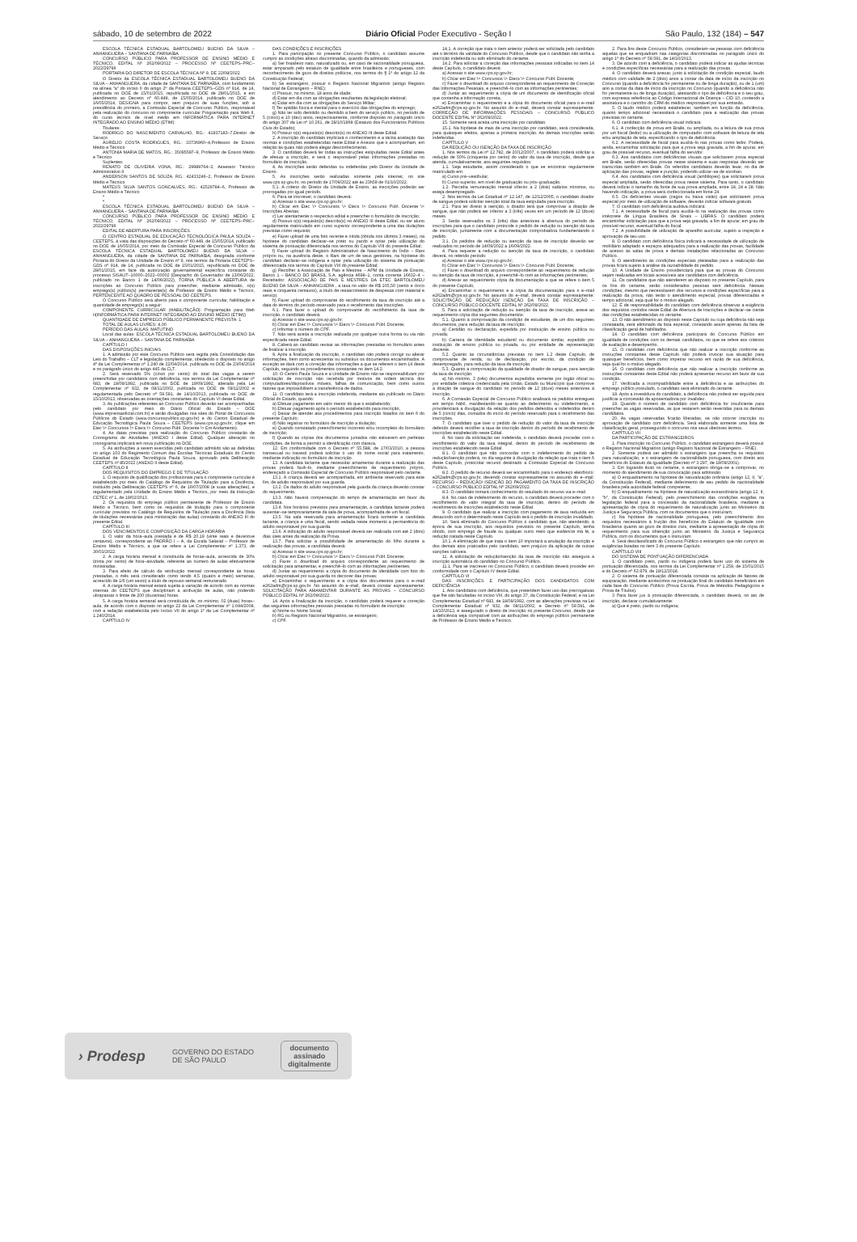sábado, 10 de setembro de 2022 Diário Oficial Poder Executivo - Seção I São Paulo, 132 (184) – 547
ESCOLA TÉCNICA ESTADUAL BARTOLOMEU BUENO DA SILVA – ANHANGUERA – SANTANA DE PARNAÍBA
CONCURSO PÚBLICO PARA PROFESSOR DE ENSINO MÉDIO E TÉCNICO, EDITAL Nº 262/09/2022 – PROCESSO Nº CEETEPS–PRC– 2022/29796
PORTARIA DO DIRETOR DE ESCOLA TÉCNICA Nº 9, DE 22/08/2022
O Diretor da ESCOLA TÉCNICA ESTADUAL BARTOLOMEU BUENO DA SILVA – ANHANGUERA, da cidade de SANTANA DE PARNAÍBA, com fundamento na alínea "a" do inciso II do artigo 2º da Portaria CEETEPS–GDS nº 914, de 14, publicada no DOE de 15/01/2015, republicada no DOE de 28/01/2015, e em atendimento ao Decreto nº 60.449, de 15/05/2014, publicado no DOE de 16/05/2014, DESIGNA para compor, sem prejuízo de suas funções, sob a presidência do primeiro, a Comissão Especial de Concurso Público, responsável pela realização do concurso no componente curricular Programação para Web II, do curso técnico de nível médio em INFORMÁTICA PARA INTERNET INTEGRADO AO ENSINO MÉDIO (ETIM):
Titulares:
RODRIGO DO NASCIMENTO CARVALHO, RG.: 41937183–7,Diretor de Serviço
AURELIO COSTA RODRIGUES, RG.: 33736960–4,Professor de Ensino Médio e Técnico
ANTONIA MARIA DE MATOS, RG.: 35095597–9, Professor de Ensino Médio e Técnico
Suplentes:
RENATO DE OLIVEIRA VONA, RG.: 29989764–3, Assessor Técnico Administrativo II
ANDERSON SANTOS DE SOUZA, RG.: 42433246–2, Professor de Ensino Médio e Técnico
MATEUS SILVA SANTOS GONCALVES, RG.: 42529784–6, Professor de Ensino Médio e Técnico
*
*
ESCOLA TÉCNICA ESTADUAL BARTOLOMEU BUENO DA SILVA – ANHANGUERA – SANTANA DE PARNAÍBA
CONCURSO PÚBLICO PARA PROFESSOR DE ENSINO MÉDIO E TÉCNICO, EDITAL Nº 262/09/2022 – PROCESSO Nº CEETEPS–PRC– 2022/29796
EDITAL DE ABERTURA PARA INSCRIÇÕES
O CENTRO ESTADUAL DE EDUCAÇÃO TECNOLÓGICA PAULA SOUZA – CEETEPS, à vista das disposições do Decreto nº 60.449, de 15/05/2014, publicado no DOE de 16/05/2014, por meio da Comissão Especial de Concurso Público da ESCOLA TÉCNICA ESTADUAL BARTOLOMEU BUENO DA SILVA – ANHANGUERA, da cidade de SANTANA DE PARNAÍBA, designada conforme Portaria do Diretor da Unidade de Ensino nº 9, nos termos da Portaria CEETEPS–GDS nº 914, de 14, publicada no DOE de 15/01/2015, republicada no DOE de 28/01/2015, em face da autorização governamental específica constante do processo SISAUT–10000–2022–00002 (Despacho do Governador de 13/06/2022, publicado no Banco 1 de 14/06/2022), TORNA PÚBLICA A ABERTURA de inscrições ao Concurso Público para preencher, mediante admissão, o(s) emprego(s) público(s) permanente(s) de Professor de Ensino Médio e Técnico, PERTENCENTE AO QUADRO DE PESSOAL DO CEETEPS.
O Concurso Público será aberto para o componente curricular, habilitação e quantidade de emprego(s) a seguir:
COMPONENTE CURRICULAR (HABILITAÇÃO): Programação para Web II(INFORMÁTICA PARA INTERNET INTEGRADO AO ENSINO MÉDIO (ETIM))
QUANTIDADE DE EMPREGO PÚBLICO PERMANENTE PREVISTA: 1
TOTAL DE AULAS LIVRES: 4,00
PERÍODO DAS AULAS: MATUTINO
Local das aulas: ESCOLA TÉCNICA ESTADUAL BARTOLOMEU BUENO DA SILVA – ANHANGUERA – SANTANA DE PARNAÍBA
CAPÍTULO I
DAS DISPOSIÇÕES INICIAIS
1. A admissão por este Concurso Público será regida pela Consolidação das Leis do Trabalho – CLT e legislação complementar, obedecido o disposto no artigo 4º da Lei Complementar nº 1.240 de 22/04/2014, publicada no DOE de 23/04/2014 e no parágrafo único do artigo 445 da CLT.
2. Será reservado 5% (cinco por cento) do total das vagas a serem preenchidas por candidatos com deficiência, nos termos da Lei Complementar nº 683, de 18/09/1992, publicada no DOE de 19/09/1992, alterada pela Lei Complementar nº 932, de 08/11/2002, publicada no DOE de 09/11/2002 e regulamentada pelo Decreto nº 59.591, de 14/10/2013, publicada no DOE de 15/10/2013, observadas as orientações constantes do Capítulo VI deste Edital.
3. As publicações referentes ao Concurso Público deverão ser acompanhadas pelo candidato por meio do Diário Oficial do Estado – DOE (www.imprensaoficial.com.br) e serão divulgadas nos sites do Portal de Concursos Públicos do Estado (www.concursopublico.sp.gov.br) e do Centro Estadual de Educação Tecnológica Paula Souza – CEETEPS (www.cps.sp.gov.br, clique em Etec \> Concursos \> Etecs \> Concurso Públ. Docente \> Em Andamento).
4. As datas previstas para realização do Concurso Público constarão de Cronograma de Atividades (ANEXO I deste Edital). Qualquer alteração no cronograma implicará em nova publicação no DOE.
5. As atribuições a serem exercidas pelo candidato admitido são as definidas no artigo 103 do Regimento Comum das Escolas Técnicas Estaduais do Centro Estadual de Educação Tecnológica Paula Souza, aprovado pela Deliberação CEETEPS nº 85/2022 (ANEXO II deste Edital).
CAPÍTULO II
DOS REQUISITOS DO EMPREGO E DE TITULAÇÃO
1. O requisito de qualificação dos profissionais para o componente curricular é estabelecido por meio do Catálogo de Requisitos de Titulação para a Docência, instituído pela Deliberação CEETEPS nº 6, de 16/07/2008 (e suas alterações), e regulamentado pela Unidade do Ensino Médio e Técnico, por meio da Instrução CETEC nº 1, de 19/02/2013.
2. Os requisitos do emprego público permanente de Professor de Ensino Médio e Técnico, bem como os requisitos de titulação para o componente curricular previstos no Catálogo de Requisitos de Titulação para a Docência (lista de titulações necessárias para ministração das aulas) constarão do ANEXO III do presente Edital.
CAPÍTULO III
DOS VENCIMENTOS E COMPOSIÇÃO DA CARGA HORÁRIA
1. O valor da hora–aula prestada é de R$ 20,19 (vinte reais e dezenove centavos), correspondente ao PADRÃO I – A, da Escala Salarial – Professor de Ensino Médio e Técnico, a que se refere a Lei Complementar nº 1.373, de 30/03/2022.
2. A carga horária mensal é constituída de horas–aula, acrescida de 30% (trinta por cento) de hora–atividade, referente ao número de aulas efetivamente ministradas.
3. Para efeito de cálculo da retribuição mensal correspondente às horas prestadas, o mês será considerado como tendo 4,5 (quatro e meio) semanas, acrescido de 1/6 (um sexto) a título de repouso semanal remunerado.
4. A carga horária mensal estará sujeita a variação de acordo com as normas internas do CEETEPS que disciplinam a atribuição de aulas, não podendo ultrapassar o limite de 200 (duzentas) horas.
5. A carga horária semanal será constituída de, no mínimo, 02 (duas) horas–aula, de acordo com o disposto no artigo 22 da Lei Complementar nº 1.044/2008, com a redação estabelecida pelo Inciso VII do artigo 1º da Lei Complementar nº 1.240/2014.
CAPÍTULO IV
DAS CONDIÇÕES E INSCRIÇÕES
1. Para participação no presente Concurso Público, o candidato assume cumprir as condições abaixo discriminadas, quando da admissão:
a) Ser brasileiro nato, naturalizado ou, em caso de nacionalidade portuguesa, estar amparado pelo estatuto de igualdade entre brasileiros e portugueses, com reconhecimento de gozo de direitos políticos, nos termos do § 1º do artigo 12 da Constituição Federal;
b) Se estrangeiro, possuir o Registro Nacional Migratório (antigo Registro Nacional de Estrangeiro – RNE);
c) Possuir, no mínimo, 18 anos de idade;
d) Estar em dia com as obrigações resultantes da legislação eleitoral;
e) Estar em dia com as obrigações do Serviço Militar;
f) Ter aptidão física e mental para o exercício das obrigações do emprego;
g) Não ter sido demitido ou demitido a bem do serviço público, no período de 5 (cinco) e 10 (dez) anos, respectivamente, conforme disposto no parágrafo único do artigo 307 da Lei nº 10.261, de 28/10/1968 (Estatuto dos Funcionários Públicos Civis do Estado);
h) Possuir o(s) requisito(s) descrito(s) no ANEXO III deste Edital.
2. A inscrição do candidato implicará o conhecimento e a tácita aceitação das normas e condições estabelecidas neste Edital e Anexos que o acompanham, em relação às quais não poderá alegar desconhecimento.
3. O candidato deverá ler todas as instruções estipuladas neste Edital antes de efetuar a inscrição, e será o responsável pelas informações prestadas no formulário de inscrição.
4. As inscrições serão deferidas ou indeferidas pelo Diretor da Unidade de Ensino.
5. As inscrições serão realizadas somente pela internet, no site www.cps.sp.gov.br, no período de 17/09/2022 até às 23h59 de 01/10/2022.
5.1. A critério do Diretor da Unidade de Ensino, as inscrições poderão ser prorrogadas por igual período.
6. Para se inscrever, o candidato deverá:
a) Acessar o site www.cps.sp.gov.br;
b) Clicar em Etec \> Concursos \> Etecs \> Concurso Públ. Docente \> Inscrições Abertas;
c) Ler atentamente o respectivo edital e preencher o formulário de inscrição;
d) Possuir o(s) requisito(s) descrito(s) no ANEXO III deste Edital, ou ser aluno regularmente matriculado em curso superior correspondente a uma das titulações previstas como requisito;
e) Fazer upload de uma foto recente e nítida (obtida nos últimos 3 meses), na hipótese do candidato declarar–se preto ou pardo e optar pela utilização do sistema de pontuação diferenciada nos termos do Capítulo VIII do presente Edital;
f) Fazer upload do Registro Administrativo de Nascimento do Índio – Rani próprio ou, na ausência deste, o Rani de um de seus genitores, na hipótese do candidato declarar–se indígena e optar pela utilização do sistema de pontuação diferenciada nos termos do Capítulo VIII do presente Edital;
g) Recolher à Associação de Pais e Mestres – APM da Unidade de Ensino, Banco 1 – BANCO DO BRASIL S.A. agência 4698–1, conta corrente 16632–4 – Recebedor: ASSOCIAÇÃO DE PAIS E MESTRES DA ETEC BARTOLOMEU BUENO DA SILVA – ANHANGUERA , a taxa no valor de R$ 105,50 (cento e cinco reais e cinquenta centavos), a título de ressarcimento de despesas com material e serviço;
h) Fazer upload do comprovante do recolhimento da taxa de inscrição até a data do término do período reservado para o recebimento das inscrições.
6.1. Para fazer o upload do comprovante do recolhimento da taxa de inscrição, o candidato deverá:
a) Acessar o site www.cps.sp.gov.br;
b) Clicar em Etec \> Concursos \> Etecs \> Concurso Públ. Docente;
c) Informar o número do CPF.
7. Não será aceita a inscrição realizada por qualquer outra forma ou via não especificada neste Edital.
8. Caberá ao candidato revisar as informações prestadas no formulário antes de finalizar a inscrição.
9. Após a finalização da inscrição, o candidato não poderá corrigir ou alterar informações, bem como acrescentar ou substituir os documentos encaminhados. A exceção se dará com a correção das informações a que se referem o item 14 deste Capítulo, seguindo os procedimentos constantes no item 14.2.
10. O Centro Paula Souza e a Unidade de Ensino não se responsabilizam por solicitação de inscrição não recebida por motivos de ordem técnica dos computadores/dispositivos móveis, falhas de comunicação, bem como outros fatores que impossibilitem a transferência de dados.
11. O candidato terá a inscrição indeferida, mediante ato publicado no Diário Oficial do Estado, quando:
a) Efetuar pagamento em valor menor do que o estabelecido;
b) Efetuar pagamento após o período estabelecido para inscrição;
c) Deixar de atender aos procedimentos para inscrição listados no item 6 do presente Capítulo;
d) Não registrar no formulário de inscrição a titulação;
e) Quando constatado preenchimento incorreto e/ou incompleto do formulário de inscrição;
f) Quando as cópias dos documentos juntados não estiverem em perfeitas condições, de forma a permitir a identificação com clareza.
12. Em conformidade com o Decreto nº 55.588, de 17/03/2010, a pessoa transexual ou travesti poderá solicitar o uso do nome social para tratamento, mediante indicação no formulário de inscrição.
13. A candidata lactante que necessitar amamentar durante a realização das provas poderá fazê–lo, mediante preenchimento de requerimento próprio, endereçado a Comissão Especial de Concurso Público responsável pelo certame.
13.1. A criança deverá ser acompanhada, em ambiente reservado para este fim, de adulto responsável por sua guarda.
13.2. Os dados do adulto responsável pela guarda da criança deverão constar do requerimento.
13.3. Não haverá compensação do tempo de amamentação em favor da candidata.
13.4. Nos horários previstos para amamentação, a candidata lactante poderá ausentar–se temporariamente da sala de prova, acompanhada de um fiscal.
13.5. Na sala reservada para amamentação ficará somente a candidata lactante, a criança e uma fiscal, sendo vedada neste momento a permanência do adulto responsável por sua guarda.
13.6. A indicação do adulto responsável deverá ser realizada com até 2 (dois) dias úteis antes da realização da Prova.
13.7. Para solicitar a possibilidade de amamentação do filho durante a realização das provas, a candidata deverá:
a) Acessar o site www.cps.sp.gov.br;
b) Clicar em Etec \> Concursos \> Etecs \> Concurso Públ. Docente;
c) Fazer o download do arquivo correspondente ao requerimento de solicitação para amamentar, e preenchê–lo com as informações pertinentes;
d) Juntar ao requerimento a cópia do documento de identidade com foto do adulto responsável por sua guarda no decorrer das provas;
e) Encaminhar o requerimento e a cópia dos documentos para o e–mail e262adm@cps.sp.gov.br. No assunto do e–mail, deverá constar expressamente: SOLICITAÇÃO PARA AMAMENTAR DURANTE AS PROVAS – CONCURSO PÚBLICO EDITAL Nº 262/09/2022.
14. Após a finalização da inscrição, o candidato poderá requerer a correção das seguintes informações pessoais prestadas no formulário de inscrição:
a) Nome ou Nome Social;
b) RG ou Registro Nacional Migratório, se estrangeiro;
c) CPF.
14.1. A correção que trata o item anterior poderá ser solicitada pelo candidato até o término da validade do Concurso Público, desde que o candidato não tenha a inscrição indeferida ou sido eliminado do certame.
14.2. Para solicitar a correção das informações pessoais indicadas no item 14 deste Capítulo, o candidato deverá:
a) Acessar o site www.cps.sp.gov.br;
b) Clicar em Etec \> Concursos \> Etecs \> Concurso Públ. Docente;
c) Fazer o download do arquivo correspondente ao requerimento de Correção das Informações Pessoais, e preenchê–lo com as informações pertinentes;
d) Juntar ao requerimento a cópia de um documento de identificação oficial que contenha a informação correta;
e) Encaminhar o requerimento e a cópia do documento oficial para o e–mail e262adm@cps.sp.gov.br. No assunto do e–mail, deverá constar expressamente: CORREÇÃO DE INFORMAÇÕES PESSOAIS – CONCURSO PÚBLICO DOCENTE EDITAL Nº 262/09/2022.
15. Somente será aceita uma inscrição por candidato.
15.1. Na hipótese de mais de uma inscrição por candidato, será considerada, para quaisquer efeitos, apenas a primeira inscrição. As demais inscrições serão indeferidas.
CAPÍTULO V
DA REDUÇÃO OU ISENÇÃO DA TAXA DE INSCRIÇÃO
1. Nos termos da Lei nº 12.782, de 20/12/2007, o candidato poderá solicitar a redução de 50% (cinquenta por cento) do valor da taxa de inscrição, desde que atenda, cumulativamente, aos seguintes requisitos:
1.1. Seja estudante, assim considerado o que se encontrar regularmente matriculado em:
a) Curso pré–vestibular;
b) Curso superior, em nível de graduação ou pós–graduação.
1.2. Perceba remuneração mensal inferior a 2 (dois) salários mínimos, ou esteja desempregado.
2. Nos termos da Lei Estadual nº 12.147, de 12/12/2005, o candidato doador de sangue poderá solicitar isenção total da taxa estipulada para inscrição.
2.1. Para ter direito à isenção, o doador terá que comprovar a doação de sangue, que não poderá ser inferior a 3 (três) vezes em um período de 12 (doze) meses.
3. Serão reservados os 3 (três) dias anteriores à abertura do período de inscrições para que o candidato protocole o pedido de redução ou isenção da taxa de inscrição, juntamente com a documentação comprobatória fundamentando o pedido.
3.1. Os pedidos de redução ou isenção da taxa de inscrição deverão ser realizados no período de 14/09/2022 a 16/09/2022.
4. Para requerer a redução ou isenção da taxa de inscrição, o candidato deverá, no referido período:
a) Acessar o site www.cps.sp.gov.br;
b) Clicar em Etec \> Concursos \> Etecs \> Concurso Públ. Docente;
c) Fazer o download do arquivo correspondente ao requerimento de redução ou isenção da taxa de inscrição, e preenchê–lo com as informações pertinentes;
d) Anexar ao requerimento cópia da documentação a que se refere o item 5 do presente Capítulo;
e) Encaminhar o requerimento e a cópia da documentação para o e–mail e262adm@cps.sp.gov.br. No assunto do e–mail, deverá constar expressamente: SOLICITAÇÃO DE REDUÇÃO/ ISENÇÃO DA TAXA DE INSCRIÇÃO – CONCURSO PÚBLICO DOCENTE EDITAL Nº 262/09/2022.
5. Para a solicitação de redução ou isenção da taxa de inscrição, anexe ao requerimento cópia dos seguintes documentos:
5.1. Quanto à comprovação da condição de estudante, de um dos seguintes documentos, para redução da taxa de inscrição:
a) Certidão ou declaração, expedida por instituição de ensino pública ou privada;
b) Carteira de identidade estudantil ou documento similar, expedido por instituição de ensino pública ou privada, ou por entidade de representação discente.
5.2. Quanto às circunstâncias previstas no item 1.2 deste Capítulo, de comprovante de renda, ou de declaração, por escrito, da condição de desempregado, para redução da taxa de inscrição.
5.3. Quanto a comprovação da qualidade de doador de sangue, para isenção da taxa de inscrição:
a) No mínimo, 3 (três) documentos expedidos somente por órgão oficial ou por entidade coletora credenciada pela União, Estado ou Município que comprove a doação de sangue do candidato no período de 12 (doze) meses anteriores à inscrição.
6. A Comissão Especial de Concurso Público analisará os pedidos entregues em tempo hábil, manifestando–se quanto ao deferimento ou indeferimento, e providenciará a divulgação da relação dos pedidos deferidos e indeferidos dentro de 5 (cinco) dias, contados do início do período reservado para o recebimento das inscrições.
7. O candidato que tiver o pedido de redução do valor da taxa de inscrição deferido deverá recolher a taxa de inscrição dentro do período de recebimento de inscrições estabelecido neste Edital.
8. No caso da solicitação ser indeferida, o candidato deverá proceder com o recolhimento do valor da taxa integral, dentro do período de recebimento de inscrições estabelecido neste Edital.
8.1. O candidato que não concordar com o indeferimento do pedido de redução/isenção poderá, no dia seguinte à divulgação da relação que trata o item 6 deste Capítulo, protocolar recurso destinado a Comissão Especial de Concurso Público.
8.2. O pedido de recurso deverá ser encaminhado para o endereço eletrônico: e262adm@cps.sp.gov.br, devendo constar expressamente no assunto do e–mail: RECURSO – REDUÇÃO/ ISENÇÃO DO PAGAMENTO DA TAXA DE INSCRIÇÃO – CONCURSO PÚBLICO EDITAL Nº 262/09/2022.
8.3. O candidato tomará conhecimento do resultado do recurso via e–mail.
8.4. No caso de indeferimento do recurso, o candidato deverá proceder com o recolhimento do valor integral da taxa de inscrição, dentro do período de recebimento de inscrições estabelecido neste Edital.
9. O candidato que realizar a inscrição com pagamento de taxa reduzida em desacordo com o determinado neste Capítulo terá o pedido de inscrição invalidado.
10. Será eliminado do Concurso Público o candidato que, não atendendo, à época de sua inscrição, aos requisitos previstos no presente Capítulo, tenha obtido, com emprego de fraude ou qualquer outro meio que evidencie má fé, a redução tratada neste Capítulo.
10.1. A eliminação de que trata o item 10 importará a anulação da inscrição e dos demais atos praticados pelo candidato, sem prejuízo da aplicação de outras sanções cabíveis.
11. A solicitação de redução/isenção da taxa de inscrição não assegura a inscrição automática do candidato no Concurso Público.
11.1. Para se inscrever no Concurso Público, o candidato deverá proceder em conformidade com o Capítulo IV deste Edital.
CAPÍTULO VI
DAS INSCRIÇÕES E PARTICIPAÇÃO DOS CANDIDATOS COM DEFICIÊNCIA
1. Aos candidatos com deficiência, que pretendem fazer uso das prerrogativas que lhe são facultadas no inciso VIII, do artigo 37, da Constituição Federal, e na Lei Complementar Estadual nº 683, de 18/09/1992, com as alterações previstas na Lei Complementar Estadual nº 932, de 08/11/2002, e Decreto nº 59.591, de 14/10/2013, é assegurado o direito de inscrição no presente Concurso, desde que a deficiência seja compatível com as atribuições do emprego público permanente de Professor de Ensino Médio e Técnico.
2. Para fins deste Concurso Público, consideram–se pessoas com deficiência aquelas que se enquadram nas categorias discriminadas no parágrafo único do artigo 1º do Decreto nº 59.591, de 14/10/2013.
3. De acordo com a deficiência, o candidato poderá indicar as ajudas técnicas e condições específicas necessárias para a realização das provas.
4. O candidato deverá anexar, junto à solicitação de condição especial, laudo médico com validade de 2 (dois) anos a contar da data de início da inscrição no Concurso (quando a deficiência for permanente ou de longa duração), ou de 1 (um) ano a contar da data de início da inscrição no Concurso (quando a deficiência não for permanente ou de longa duração), atestando o tipo de deficiência e o seu grau, com expressa referência ao Código Internacional de Doença – CID 10, contendo a assinatura e o carimbo do CRM do médico responsável por sua emissão.
5. O laudo médico poderá estabelecer, também em função da deficiência, quanto tempo adicional necessitará o candidato para a realização das provas previstas no certame.
6. O candidato com deficiência visual indicará:
6.1. A confecção de prova em Braile, ou ampliada, ou a leitura de sua prova por um fiscal (ledor) ou a utilização de computador com software de leitura de tela e/ou ampliação de tela, especificando o tipo de deficiência.
6.2. A necessidade de fiscal para auxiliá–lo nas provas como ledor. Poderá, ainda, encaminhar solicitação para que a prova seja gravada, a fim de apurar, em grau de possível recurso, eventual falha do servidor.
6.3. Aos candidatos com deficiências visuais que solicitarem prova especial em Braile, serão oferecidas provas nesse sistema e suas respostas deverão ser transcritas também em Braile. Os referidos candidatos deverão levar, no dia de aplicação das provas, reglete e punção, podendo utilizar–se de soroban.
6.4. Aos candidatos com deficiência visual (amblíopes) que solicitarem prova especial ampliada, serão oferecidas prova nesse sistema. Para tanto, o candidato deverá indicar o tamanho da fonte de sua prova ampliada, entre 18, 24 e 28. Não havendo indicação, a prova será confeccionada em fonte 24.
6.5. Os deficientes visuais (cegos ou baixa visão) que solicitarem prova especial por meio de utilização de software, deverão indicar software gratuito.
7. O candidato com deficiência auditiva indicará:
7.1. A necessidade de fiscal para auxiliá–lo na realização das provas como intérprete de Língua Brasileira de Sinais – LIBRAS. O candidato poderá encaminhar solicitação para que a prova seja gravada, a fim de apurar, em grau de possível recurso, eventual falha do fiscal.
7.2. A possibilidade de utilização de aparelho auricular, sujeito a inspeção e aprovação de seu uso.
8. O candidato com deficiência física indicará a necessidade de utilização de mobiliário adaptado e espaços adequados para a realização das provas, facilidade de acesso às salas de prova e demais instalações relacionadas ao Concurso Público.
9. O atendimento às condições especiais pleiteadas para a realização das provas ficará sujeito à análise da razoabilidade do pedido.
10. A Unidade de Ensino providenciará para que as provas do Concurso sejam realizadas em locais acessíveis aos candidatos com deficiência.
11. Os candidatos que não atenderem ao disposto no presente Capítulo, para os fins do certame, serão considerados pessoas sem deficiência. Nessas condições, mesmo que necessitarem dos recursos e condições específicas para a realização da prova, não terão o atendimento especial, provas diferenciadas e tempo adicional, seja qual for o motivo alegado.
12. É de responsabilidade do candidato com deficiência observar a exigência dos requisitos contidos neste Edital de Abertura de Inscrições e declarar–se ciente das condições estabelecidas no certame.
13. O não atendimento ao disposto neste Capítulo ou cuja deficiência não seja constatada, será eliminado da lista especial, constando assim apenas da lista de classificação geral de habilitados.
14. O candidato com deficiência participará do Concurso Público em igualdade de condições com os demais candidatos, no que se refere aos critérios de avaliação e desempenho.
15. O candidato com deficiência que não realizar a inscrição conforme as instruções constantes deste Capítulo não poderá invocar sua situação para quaisquer benefícios, bem como impetrar recurso em razão de sua deficiência, seja qual for o motivo alegado.
16. O candidato com deficiência que não realizar a inscrição conforme as instruções constantes deste Edital não poderá apresentar recurso em favor de sua condição.
17. Verificada a incompatibilidade entre a deficiência e as atribuições do emprego público postulado, o candidato será eliminado do certame.
18. Após a investidura do candidato, a deficiência não poderá ser arguida para justificar a concessão da aposentadoria por invalidez.
19. Quando o número de candidato com deficiência for insuficiente para preencher as vagas reservadas, as que restarem serão revertidas para os demais candidatos.
20. As vagas reservadas ficarão liberadas, se não ocorrer inscrição ou aprovação de candidato com deficiência. Será elaborada somente uma lista de classificação geral, prosseguindo o concurso nos seus ulteriores termos.
CAPÍTULO VII
DA PARTICIPAÇÃO DE ESTRANGEIROS
1. Para inscrição no Concurso Público, o candidato estrangeiro deverá possuir o Registro Nacional Migratório (antigo Registro Nacional de Estrangeiro – RNE).
2. Somente poderá ser admitido o estrangeiro que preencha os requisitos para naturalização, e o estrangeiro de nacionalidade portuguesa, com direito aos benefícios do Estatuto da Igualdade (Decreto nº 3.297, de 19/09/2001).
3. Em logrando êxito no certame, o estrangeiro obriga–se a comprovar, no momento do atendimento de sua convocação para admissão:
a) O enquadramento na hipótese de naturalização ordinária (artigo 12, II, "a", da Constituição Federal), mediante deferimento de seu pedido de nacionalidade brasileira pela autoridade federal competente;
b) O enquadramento na hipótese de naturalização extraordinária (artigo 12, II, "b", da Constituição Federal), pelo preenchimento das condições exigidas na legislação federal para a concessão da nacionalidade brasileira, mediante a apresentação de cópia do requerimento de naturalização junto ao Ministério da Justiça e Segurança Pública, com os documentos que o instruíram;
c) Na hipótese de nacionalidade portuguesa, pelo preenchimento dos requisitos necessários à fruição dos benefícios do Estatuto de Igualdade com brasileiros quanto ao gozo de direitos civis, mediante a apresentação de cópia do requerimento para sua obtenção junto ao Ministério da Justiça e Segurança Pública, com os documentos que o instruíram.
4. Será desclassificado do Concurso Público o estrangeiro que não cumprir as exigências listadas no item 3 do presente Capítulo.
CAPÍTULO VIII
DO SISTEMA DE PONTUAÇÃO DIFERENCIADA
1. O candidato preto, pardo ou indígena poderá fazer uso do sistema de pontuação diferenciada, nos termos da Lei Complementar nº 1.259, de 15/01/2015 e do Decreto nº 63.979, de 19/12/2018.
2. O sistema de pontuação diferenciada consiste na aplicação de fatores de equiparação, mediante acréscimos na pontuação final do candidato beneficiário em cada fase do Concurso Público (Prova Escrita, Prova de Métodos Pedagógicos e Prova de Títulos).
3 Para fazer jus à pontuação diferenciada, o candidato deverá, no ato de inscrição, declarar cumulativamente:
a) Que é preto, pardo ou indígena;
› Prodesp GOVERNO DO ESTADO
DE SÃO PAULO documento
assinado
digitalmente